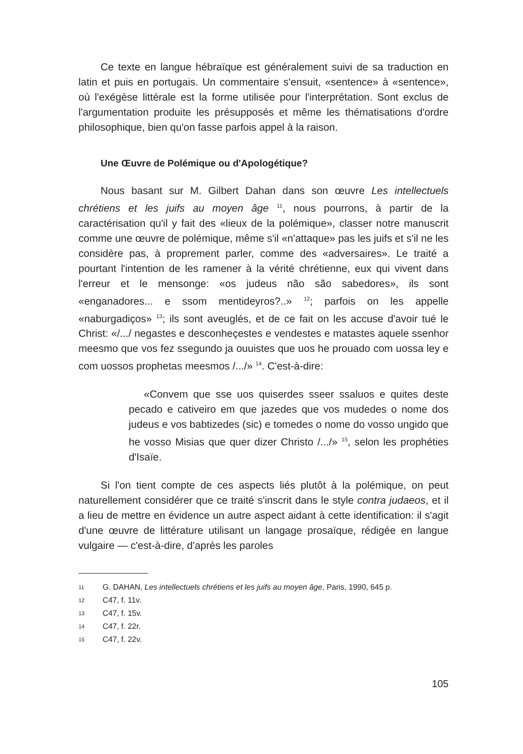Ce texte en langue hébraïque est généralement suivi de sa traduction en latin et puis en portugais. Un commentaire s'ensuit, «sentence» à «sentence», où l'exégèse littérale est la forme utilisée pour l'interprétation. Sont exclus de l'argumentation produite les présupposés et même les thématisations d'ordre philosophique, bien qu'on fasse parfois appel à la raison.
Une Œuvre de Polémique ou d'Apologétique?
Nous basant sur M. Gilbert Dahan dans son œuvre Les intellectuels chrétiens et les juifs au moyen âge <sup>11</sup>, nous pourrons, à partir de la caractérisation qu'il y fait des «lieux de la polémique», classer notre manuscrit comme une œuvre de polémique, même s'il «n'attaque» pas les juifs et s'il ne les considère pas, à proprement parler, comme des «adversaires». Le traité a pourtant l'intention de les ramener à la vérité chrétienne, eux qui vivent dans l'erreur et le mensonge: «os judeus não são sabedores», ils sont «enganadores... e ssom mentideyros?..» <sup>12</sup>; parfois on les appelle «naburgadiços» <sup>13</sup>; ils sont aveuglés, et de ce fait on les accuse d'avoir tué le Christ: «/.../ negastes e desconheçestes e vendestes e matastes aquele ssenhor meesmo que vos fez ssegundo ja ouuistes que uos he prouado com uossa ley e com uossos prophetas meesmos /.../» <sup>14</sup>. C'est-à-dire:
«Convem que sse uos quiserdes sseer ssaluos e quites deste pecado e cativeiro em que jazedes que vos mudedes o nome dos judeus e vos babtizedes (sic) e tomedes o nome do vosso ungido que he vosso Misias que quer dizer Christo /.../» <sup>15</sup>, selon les prophéties d'Isaïe.
Si l'on tient compte de ces aspects liés plutôt à la polémique, on peut naturellement considérer que ce traité s'inscrit dans le style contra judaeos, et il a lieu de mettre en évidence un autre aspect aidant à cette identification: il s'agit d'une œuvre de littérature utilisant un langage prosaïque, rédigée en langue vulgaire — c'est-à-dire, d'après les paroles
11
G. DAHAN, Les intellectuels chrétiens et les juifs au moyen âge, Paris, 1990, 645 p.
12
C47, f. 11v.
13
C47, f. 15v.
14
C47, f. 22r.
15
C47, f. 22v.
105